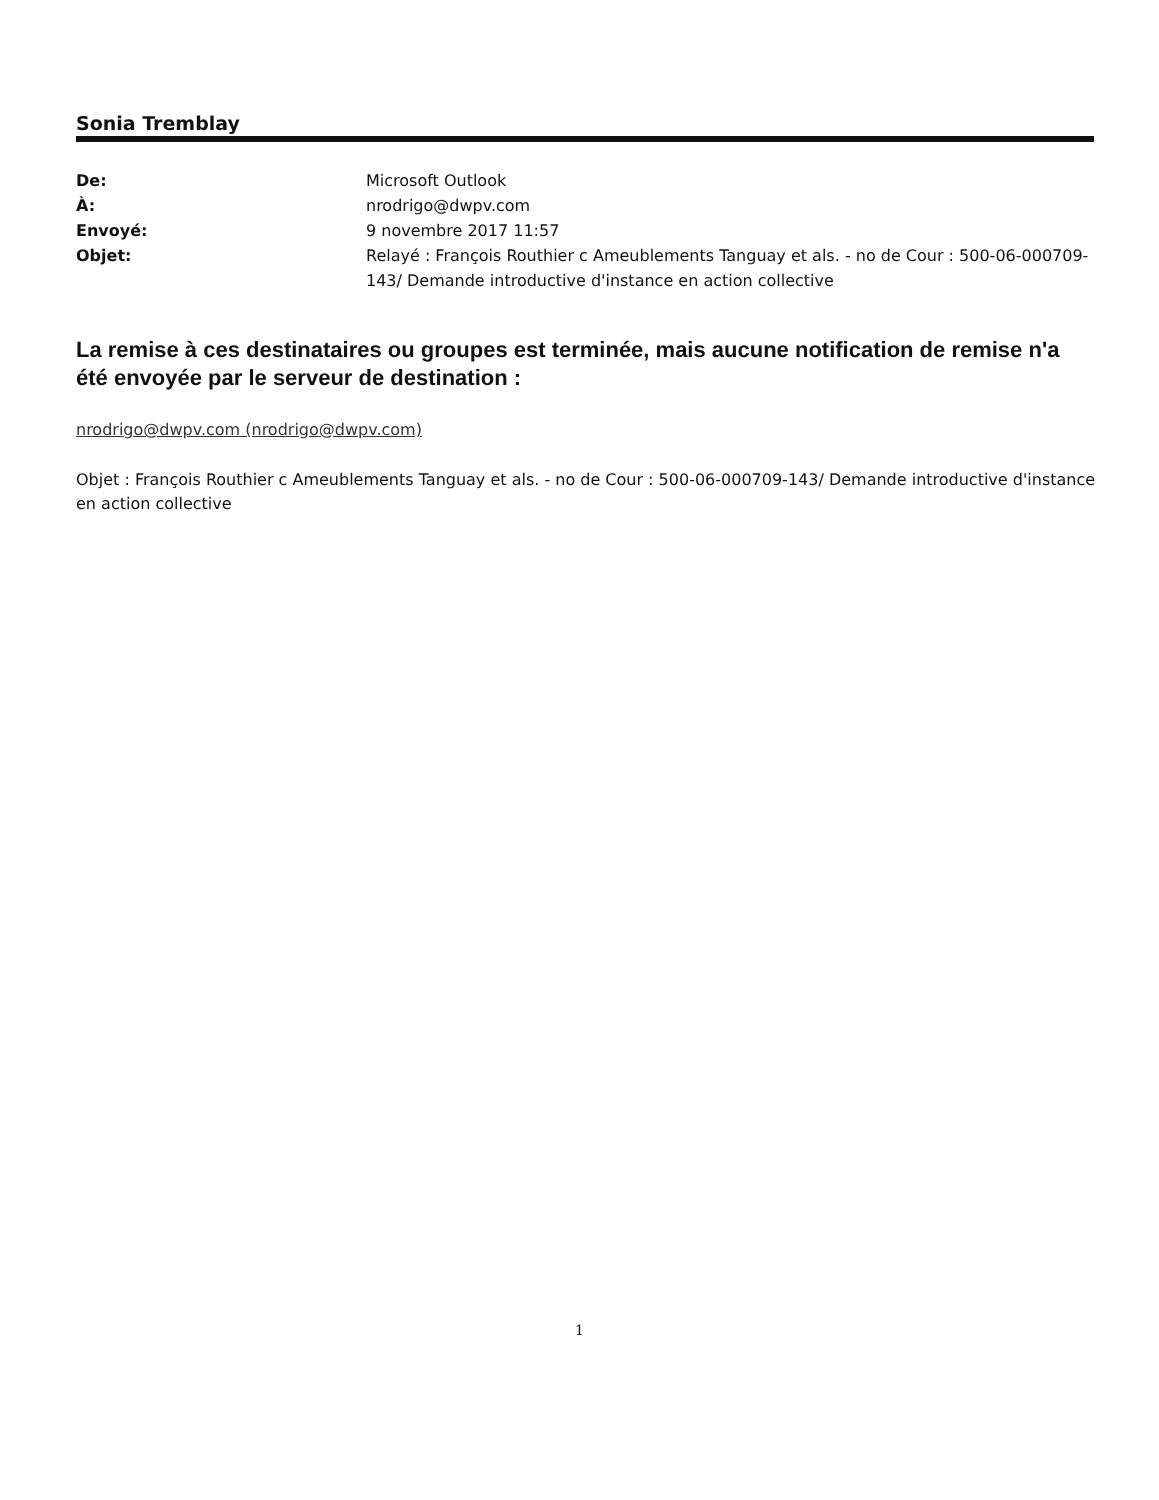Sonia Tremblay
| De: | Microsoft Outlook |
| À: | nrodrigo@dwpv.com |
| Envoyé: | 9 novembre 2017 11:57 |
| Objet: | Relayé : François Routhier c Ameublements Tanguay et als. - no de Cour : 500-06-000709-143/ Demande introductive d'instance en action collective |
La remise à ces destinataires ou groupes est terminée, mais aucune notification de remise n'a été envoyée par le serveur de destination :
nrodrigo@dwpv.com (nrodrigo@dwpv.com)
Objet : François Routhier c Ameublements Tanguay et als. - no de Cour : 500-06-000709-143/ Demande introductive d'instance en action collective
1